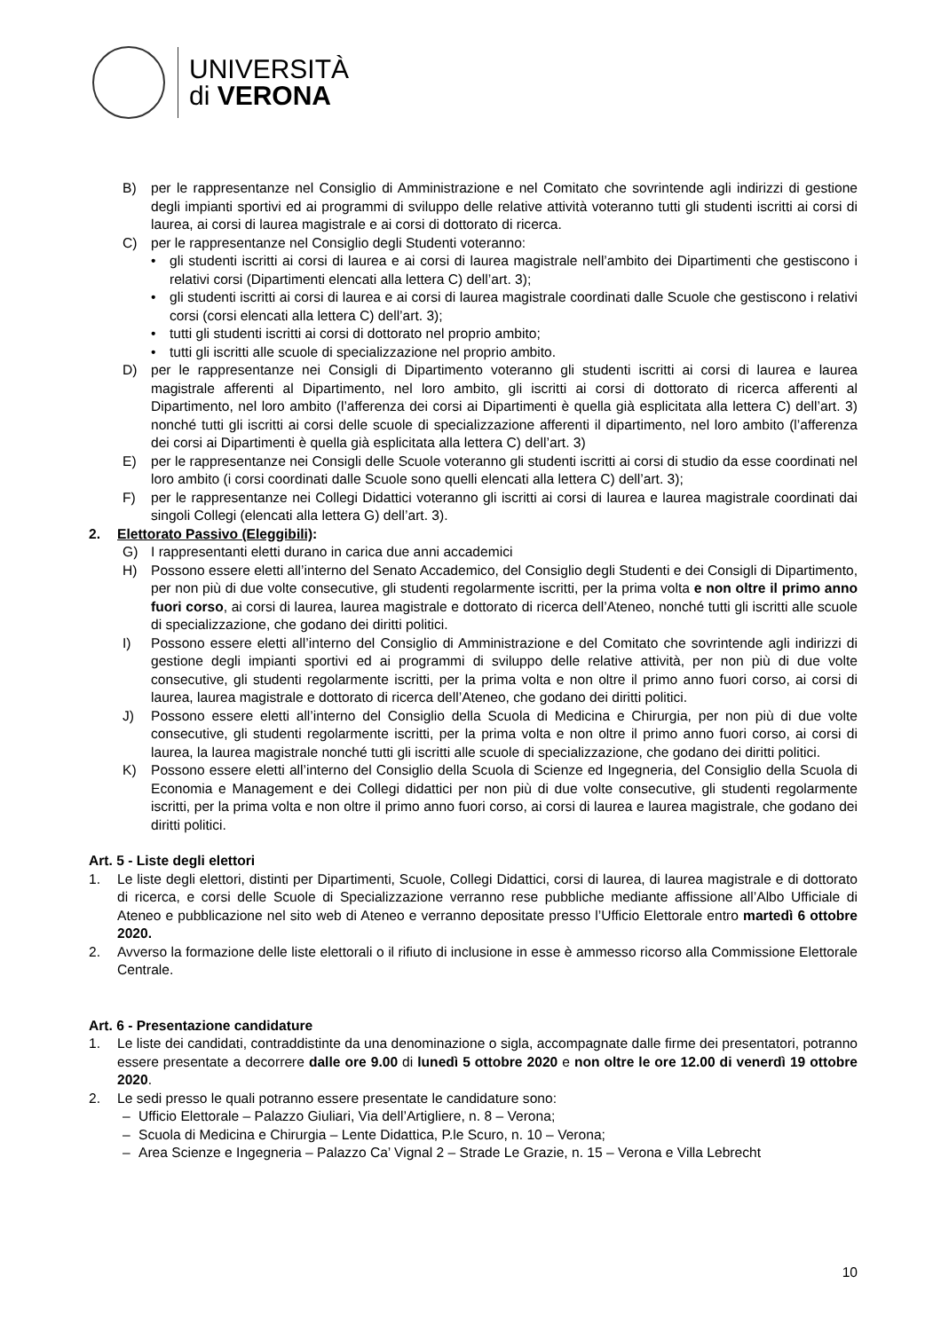UNIVERSITÀ
di VERONA
B) per le rappresentanze nel Consiglio di Amministrazione e nel Comitato che sovrintende agli indirizzi di gestione degli impianti sportivi ed ai programmi di sviluppo delle relative attività voteranno tutti gli studenti iscritti ai corsi di laurea, ai corsi di laurea magistrale e ai corsi di dottorato di ricerca.
C) per le rappresentanze nel Consiglio degli Studenti voteranno:
• gli studenti iscritti ai corsi di laurea e ai corsi di laurea magistrale nell’ambito dei Dipartimenti che gestiscono i relativi corsi (Dipartimenti elencati alla lettera C) dell’art. 3);
• gli studenti iscritti ai corsi di laurea e ai corsi di laurea magistrale coordinati dalle Scuole che gestiscono i relativi corsi (corsi elencati alla lettera C) dell’art. 3);
• tutti gli studenti iscritti ai corsi di dottorato nel proprio ambito;
• tutti gli iscritti alle scuole di specializzazione nel proprio ambito.
D) per le rappresentanze nei Consigli di Dipartimento voteranno gli studenti iscritti ai corsi di laurea e laurea magistrale afferenti al Dipartimento, nel loro ambito, gli iscritti ai corsi di dottorato di ricerca afferenti al Dipartimento, nel loro ambito (l’afferenza dei corsi ai Dipartimenti è quella già esplicitata alla lettera C) dell’art. 3) nonché tutti gli iscritti ai corsi delle scuole di specializzazione afferenti il dipartimento, nel loro ambito (l’afferenza dei corsi ai Dipartimenti è quella già esplicitata alla lettera C) dell’art. 3)
E) per le rappresentanze nei Consigli delle Scuole voteranno gli studenti iscritti ai corsi di studio da esse coordinati nel loro ambito (i corsi coordinati dalle Scuole sono quelli elencati alla lettera C) dell’art. 3);
F) per le rappresentanze nei Collegi Didattici voteranno gli iscritti ai corsi di laurea e laurea magistrale coordinati dai singoli Collegi (elencati alla lettera G) dell’art. 3).
2. Elettorato Passivo (Eleggibili):
G) I rappresentanti eletti durano in carica due anni accademici
H) Possono essere eletti all’interno del Senato Accademico, del Consiglio degli Studenti e dei Consigli di Dipartimento, per non più di due volte consecutive, gli studenti regolarmente iscritti, per la prima volta e non oltre il primo anno fuori corso, ai corsi di laurea, laurea magistrale e dottorato di ricerca dell’Ateneo, nonché tutti gli iscritti alle scuole di specializzazione, che godano dei diritti politici.
I) Possono essere eletti all’interno del Consiglio di Amministrazione e del Comitato che sovrintende agli indirizzi di gestione degli impianti sportivi ed ai programmi di sviluppo delle relative attività, per non più di due volte consecutive, gli studenti regolarmente iscritti, per la prima volta e non oltre il primo anno fuori corso, ai corsi di laurea, laurea magistrale e dottorato di ricerca dell’Ateneo, che godano dei diritti politici.
J) Possono essere eletti all’interno del Consiglio della Scuola di Medicina e Chirurgia, per non più di due volte consecutive, gli studenti regolarmente iscritti, per la prima volta e non oltre il primo anno fuori corso, ai corsi di laurea, la laurea magistrale nonché tutti gli iscritti alle scuole di specializzazione, che godano dei diritti politici.
K) Possono essere eletti all’interno del Consiglio della Scuola di Scienze ed Ingegneria, del Consiglio della Scuola di Economia e Management e dei Collegi didattici per non più di due volte consecutive, gli studenti regolarmente iscritti, per la prima volta e non oltre il primo anno fuori corso, ai corsi di laurea e laurea magistrale, che godano dei diritti politici.
Art. 5 - Liste degli elettori
1. Le liste degli elettori, distinti per Dipartimenti, Scuole, Collegi Didattici, corsi di laurea, di laurea magistrale e di dottorato di ricerca, e corsi delle Scuole di Specializzazione verranno rese pubbliche mediante affissione all’Albo Ufficiale di Ateneo e pubblicazione nel sito web di Ateneo e verranno depositate presso l’Ufficio Elettorale entro martedì 6 ottobre 2020.
2. Avverso la formazione delle liste elettorali o il rifiuto di inclusione in esse è ammesso ricorso alla Commissione Elettorale Centrale.
Art. 6 - Presentazione candidature
1. Le liste dei candidati, contraddistinte da una denominazione o sigla, accompagnate dalle firme dei presentatori, potranno essere presentate a decorrere dalle ore 9.00 di lunedì 5 ottobre 2020 e non oltre le ore 12.00 di venerdì 19 ottobre 2020.
2. Le sedi presso le quali potranno essere presentate le candidature sono:
– Ufficio Elettorale – Palazzo Giuliari, Via dell’Artigliere, n. 8 – Verona;
– Scuola di Medicina e Chirurgia – Lente Didattica, P.le Scuro, n. 10 – Verona;
– Area Scienze e Ingegneria – Palazzo Ca’ Vignal 2 – Strade Le Grazie, n. 15 – Verona e Villa Lebrecht
10